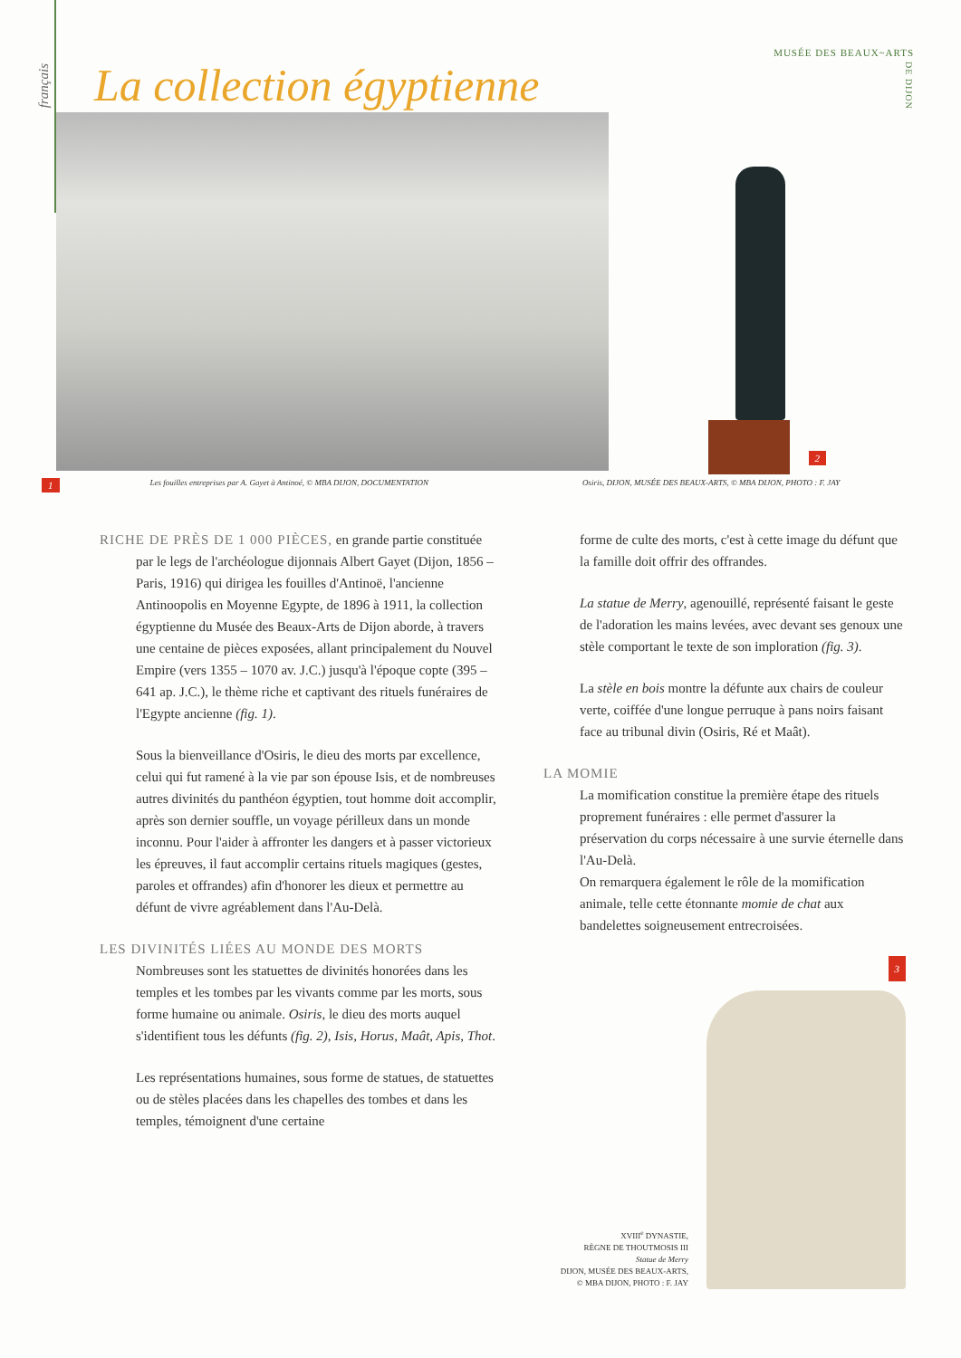français
MUSÉE DES BEAUX~ARTS
DE DIJON
La collection égyptienne
2
1 Les fouilles entreprises par A. Gayet à Antinoé, © MBA DIJON, DOCUMENTATION Osiris, DIJON, MUSÉE DES BEAUX-ARTS, © MBA DIJON, PHOTO : F. JAY
RICHE DE PRÈS DE 1 000 PIÈCES, en grande partie constituée par le legs de l'archéologue dijonnais Albert Gayet (Dijon, 1856 – Paris, 1916) qui dirigea les fouilles d'Antinoë, l'ancienne Antinoopolis en Moyenne Egypte, de 1896 à 1911, la collection égyptienne du Musée des Beaux-Arts de Dijon aborde, à travers une centaine de pièces exposées, allant principalement du Nouvel Empire (vers 1355 – 1070 av. J.C.) jusqu'à l'époque copte (395 – 641 ap. J.C.), le thème riche et captivant des rituels funéraires de l'Egypte ancienne (fig. 1).
Sous la bienveillance d'Osiris, le dieu des morts par excellence, celui qui fut ramené à la vie par son épouse Isis, et de nombreuses autres divinités du panthéon égyptien, tout homme doit accomplir, après son dernier souffle, un voyage périlleux dans un monde inconnu. Pour l'aider à affronter les dangers et à passer victorieux les épreuves, il faut accomplir certains rituels magiques (gestes, paroles et offrandes) afin d'honorer les dieux et permettre au défunt de vivre agréablement dans l'Au-Delà.
LES DIVINITÉS LIÉES AU MONDE DES MORTS
Nombreuses sont les statuettes de divinités honorées dans les temples et les tombes par les vivants comme par les morts, sous forme humaine ou animale. Osiris, le dieu des morts auquel s'identifient tous les défunts (fig. 2), Isis, Horus, Maât, Apis, Thot.
Les représentations humaines, sous forme de statues, de statuettes ou de stèles placées dans les chapelles des tombes et dans les temples, témoignent d'une certaine
forme de culte des morts, c'est à cette image du défunt que la famille doit offrir des offrandes.
La statue de Merry, agenouillé, représenté faisant le geste de l'adoration les mains levées, avec devant ses genoux une stèle comportant le texte de son imploration (fig. 3).
La stèle en bois montre la défunte aux chairs de couleur verte, coiffée d'une longue perruque à pans noirs faisant face au tribunal divin (Osiris, Ré et Maât).
LA MOMIE
La momification constitue la première étape des rituels proprement funéraires : elle permet d'assurer la préservation du corps nécessaire à une survie éternelle dans l'Au-Delà.
On remarquera également le rôle de la momification animale, telle cette étonnante momie de chat aux bandelettes soigneusement entrecroisées.
3
XVIII<sup>e</sup> DYNASTIE,
RÈGNE DE THOUTMOSIS III
Statue de Merry
DIJON, MUSÉE DES BEAUX-ARTS,
© MBA DIJON, PHOTO : F. JAY